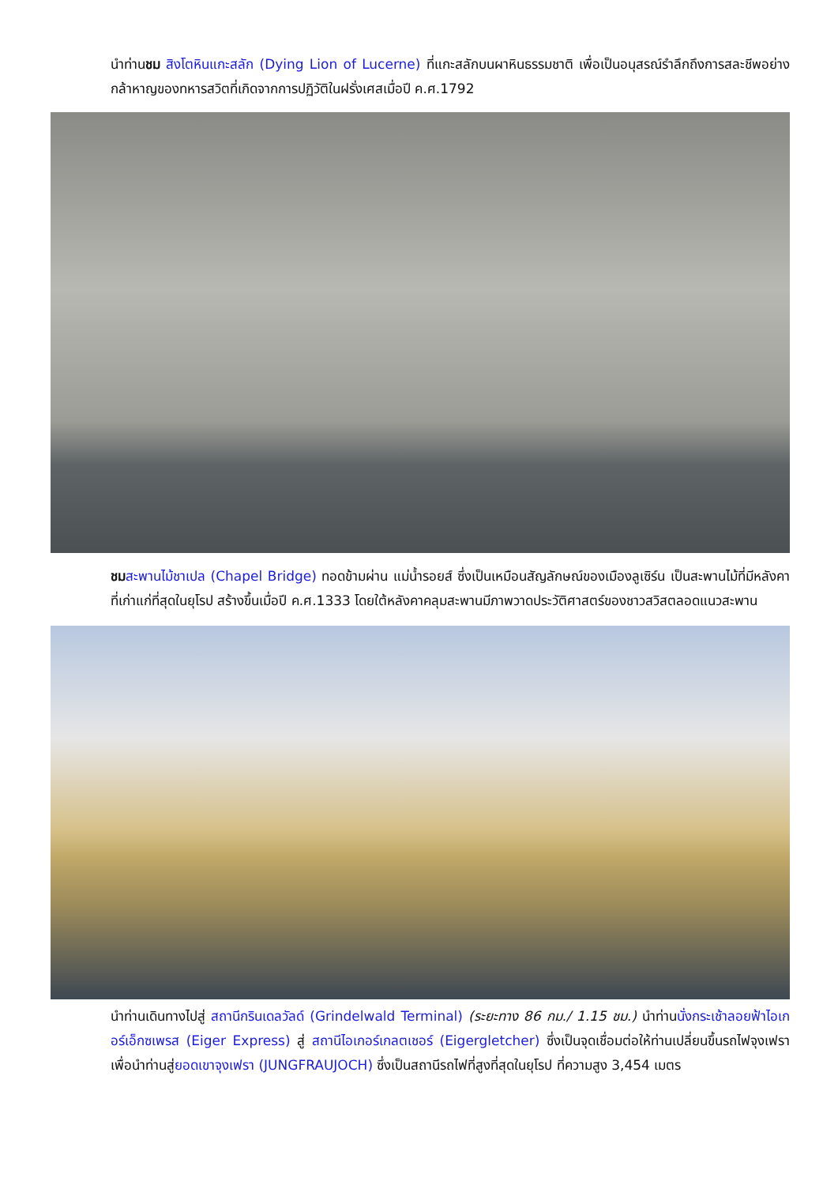นำท่านชม สิงโตหินแกะสลัก (Dying Lion of Lucerne) ที่แกะสลักบนผาหินธรรมชาติ เพื่อเป็นอนุสรณ์รำลึกถึงการสละชีพอย่างกล้าหาญของทหารสวิตที่เกิดจากการปฏิวัติในฝรั่งเศสเมื่อปี ค.ศ.1792
ชม สะพานไม้ชาเปล (Chapel Bridge) ทอดข้ามผ่าน แม่น้ำรอยส์ ซึ่งเป็นเหมือนสัญลักษณ์ของเมืองลูเซิร์น เป็นสะพานไม้ที่มีหลังคาที่เก่าแก่ที่สุดในยุโรป สร้างขึ้นเมื่อปี ค.ศ.1333 โดยใต้หลังคาคลุมสะพานมีภาพวาดประวัติศาสตร์ของชาวสวิสตลอดแนวสะพาน
นำท่านเดินทางไปสู่ สถานีกรินเดลวัลด์ (Grindelwald Terminal) (ระยะทาง 86 กม./ 1.15 ชม.) นำท่านนั่งกระเช้าลอยฟ้าไอเกอร์เอ็กซเพรส (Eiger Express) สู่ สถานีไอเกอร์เกลตเชอร์ (Eigergletcher) ซึ่งเป็นจุดเชื่อมต่อให้ท่านเปลี่ยนขึ้นรถไฟจุงเฟรา เพื่อนำท่านสู่ยอดเขาจุงเฟรา (JUNGFRAUJOCH) ซึ่งเป็นสถานีรถไฟที่สูงที่สุดในยุโรป ที่ความสูง 3,454 เมตร